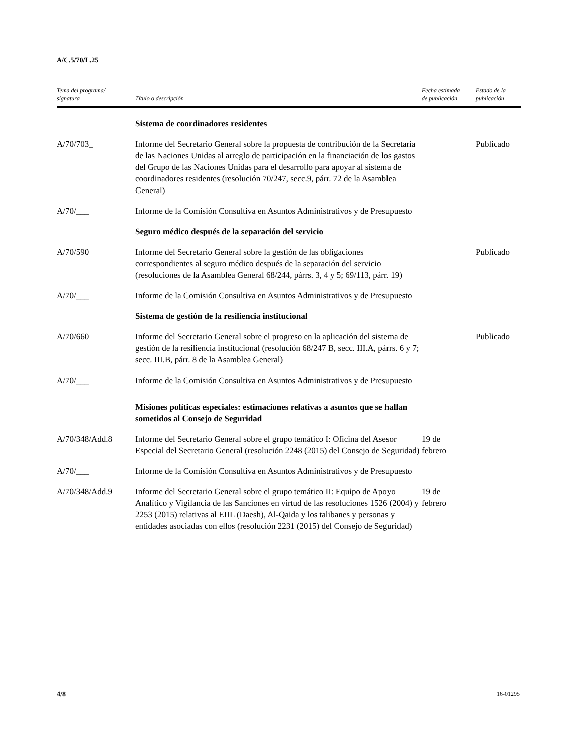A/C.5/70/L.25
| Tema del programa/ signatura | Título o descripción | Fecha estimada de publicación | Estado de la publicación |
| --- | --- | --- | --- |
| | Sistema de coordinadores residentes | | |
| A/70/703_ | Informe del Secretario General sobre la propuesta de contribución de la Secretaría de las Naciones Unidas al arreglo de participación en la financiación de los gastos del Grupo de las Naciones Unidas para el desarrollo para apoyar al sistema de coordinadores residentes (resolución 70/247, secc.9, párr. 72 de la Asamblea General) | | Publicado |
| A/70/___ | Informe de la Comisión Consultiva en Asuntos Administrativos y de Presupuesto | | |
| | Seguro médico después de la separación del servicio | | |
| A/70/590 | Informe del Secretario General sobre la gestión de las obligaciones correspondientes al seguro médico después de la separación del servicio (resoluciones de la Asamblea General 68/244, párrs. 3, 4 y 5; 69/113, párr. 19) | | Publicado |
| A/70/___ | Informe de la Comisión Consultiva en Asuntos Administrativos y de Presupuesto | | |
| | Sistema de gestión de la resiliencia institucional | | |
| A/70/660 | Informe del Secretario General sobre el progreso en la aplicación del sistema de gestión de la resiliencia institucional (resolución 68/247 B, secc. III.A, párrs. 6 y 7; secc. III.B, párr. 8 de la Asamblea General) | | Publicado |
| A/70/___ | Informe de la Comisión Consultiva en Asuntos Administrativos y de Presupuesto | | |
| | Misiones políticas especiales: estimaciones relativas a asuntos que se hallan sometidos al Consejo de Seguridad | | |
| A/70/348/Add.8 | Informe del Secretario General sobre el grupo temático I: Oficina del Asesor Especial del Secretario General (resolución 2248 (2015) del Consejo de Seguridad) | 19 de febrero | |
| A/70/___ | Informe de la Comisión Consultiva en Asuntos Administrativos y de Presupuesto | | |
| A/70/348/Add.9 | Informe del Secretario General sobre el grupo temático II: Equipo de Apoyo Analítico y Vigilancia de las Sanciones en virtud de las resoluciones 1526 (2004) y 2253 (2015) relativas al EIIL (Daesh), Al-Qaida y los talibanes y personas y entidades asociadas con ellos (resolución 2231 (2015) del Consejo de Seguridad) | 19 de febrero | |
4/8 16-01295